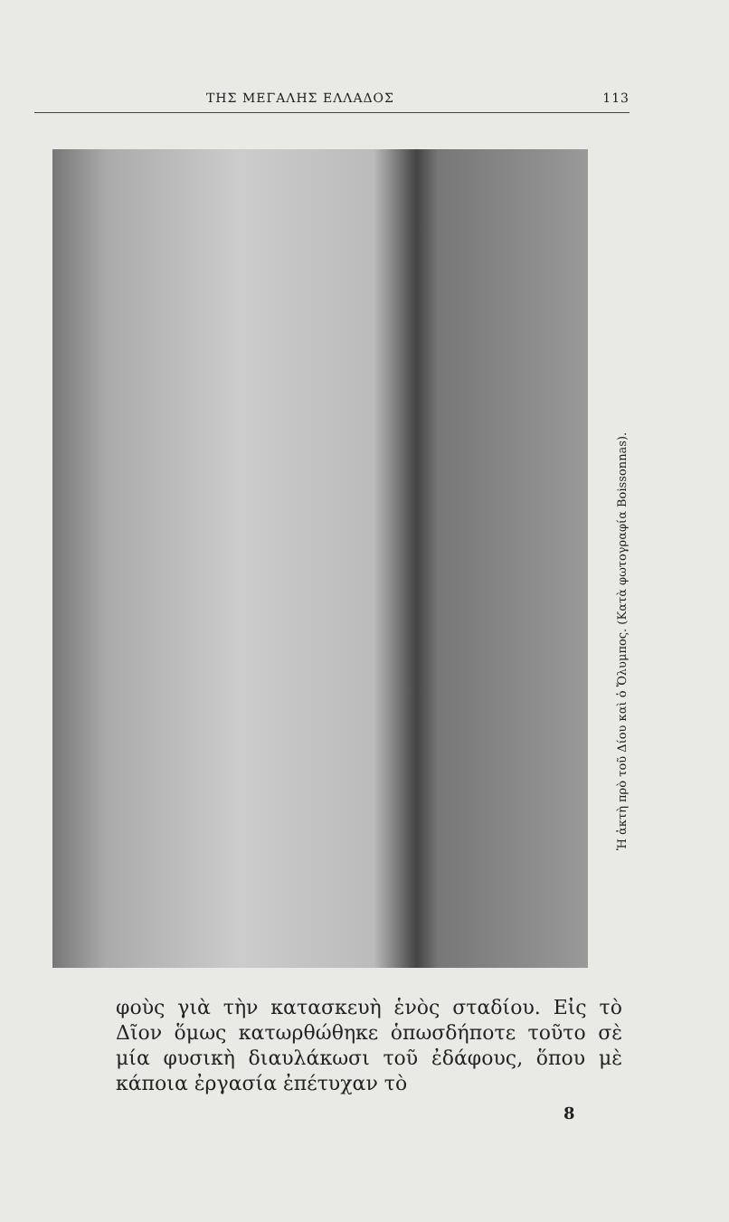ΤΗΣ ΜΕΓΑΛΗΣ ΕΛΛΑΔΟΣ 113
Ἡ ἀκτὴ πρὸ τοῦ Δίου καὶ ὁ Ὄλυμπος. (Κατὰ φωτογραφία Boissonnas).
φοὺς γιὰ τὴν κατασκευὴ ἑνὸς σταδίου. Εἰς τὸ Δῖον ὅμως κατωρθώθηκε ὁπωσδήποτε τοῦτο σὲ μία φυσικὴ διαυλάκωσι τοῦ ἐδάφους, ὅπου μὲ κάποια ἐργασία ἐπέτυχαν τὸ
8